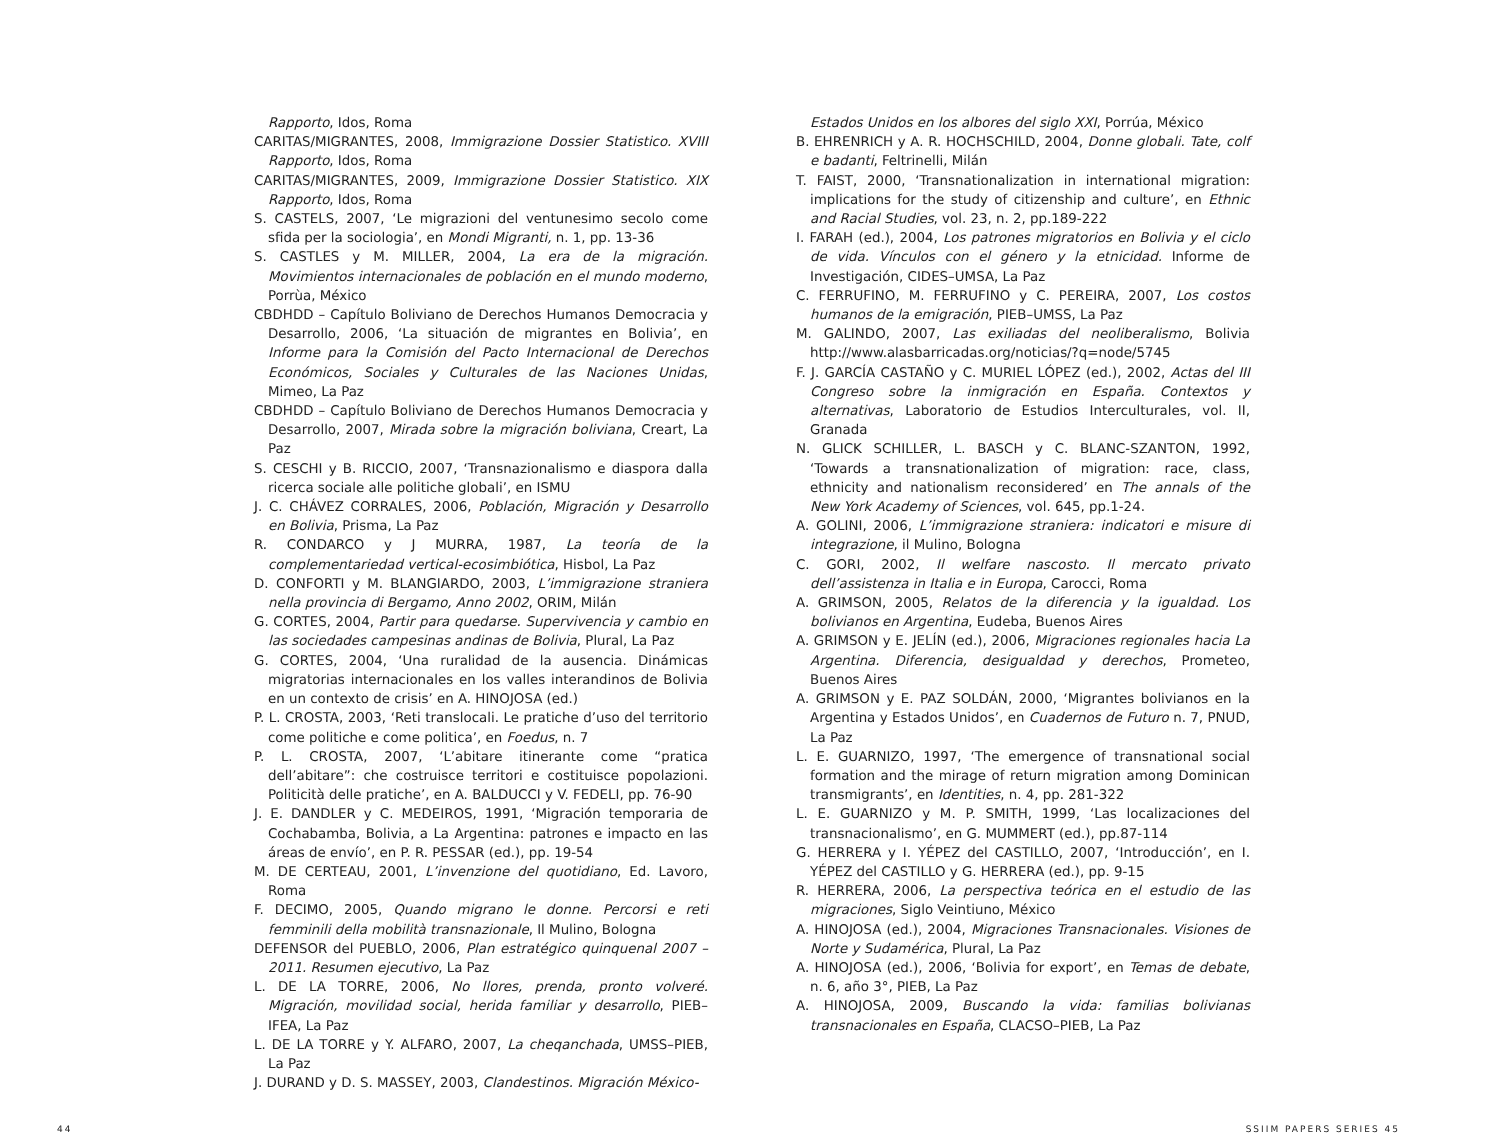Rapporto, Idos, Roma
CARITAS/MIGRANTES, 2008, Immigrazione Dossier Statistico. XVIII Rapporto, Idos, Roma
CARITAS/MIGRANTES, 2009, Immigrazione Dossier Statistico. XIX Rapporto, Idos, Roma
S. CASTELS, 2007, ‘Le migrazioni del ventunesimo secolo come sfida per la sociologia’, en Mondi Migranti, n. 1, pp. 13-36
S. CASTLES y M. MILLER, 2004, La era de la migración. Movimientos internacionales de población en el mundo moderno, Porrùa, México
CBDHDD – Capítulo Boliviano de Derechos Humanos Democracia y Desarrollo, 2006, ‘La situación de migrantes en Bolivia’, en Informe para la Comisión del Pacto Internacional de Derechos Económicos, Sociales y Culturales de las Naciones Unidas, Mimeo, La Paz
CBDHDD – Capítulo Boliviano de Derechos Humanos Democracia y Desarrollo, 2007, Mirada sobre la migración boliviana, Creart, La Paz
S. CESCHI y B. RICCIO, 2007, ‘Transnazionalismo e diaspora dalla ricerca sociale alle politiche globali’, en ISMU
J. C. CHÁVEZ CORRALES, 2006, Población, Migración y Desarrollo en Bolivia, Prisma, La Paz
R. CONDARCO y J MURRA, 1987, La teoría de la complementariedad vertical-ecosimbiótica, Hisbol, La Paz
D. CONFORTI y M. BLANGIARDO, 2003, L’immigrazione straniera nella provincia di Bergamo, Anno 2002, ORIM, Milán
G. CORTES, 2004, Partir para quedarse. Supervivencia y cambio en las sociedades campesinas andinas de Bolivia, Plural, La Paz
G. CORTES, 2004, ‘Una ruralidad de la ausencia. Dinámicas migratorias internacionales en los valles interandinos de Bolivia en un contexto de crisis’ en A. HINOJOSA (ed.)
P. L. CROSTA, 2003, ‘Reti translocali. Le pratiche d’uso del territorio come politiche e come politica’, en Foedus, n. 7
P. L. CROSTA, 2007, ‘L’abitare itinerante come “pratica dell’abitare”: che costruisce territori e costituisce popolazioni. Politicità delle pratiche’, en A. BALDUCCI y V. FEDELI, pp. 76-90
J. E. DANDLER y C. MEDEIROS, 1991, ‘Migración temporaria de Cochabamba, Bolivia, a La Argentina: patrones e impacto en las áreas de envío’, en P. R. PESSAR (ed.), pp. 19-54
M. DE CERTEAU, 2001, L’invenzione del quotidiano, Ed. Lavoro, Roma
F. DECIMO, 2005, Quando migrano le donne. Percorsi e reti femminili della mobilità transnazionale, Il Mulino, Bologna
DEFENSOR del PUEBLO, 2006, Plan estratégico quinquenal 2007 – 2011. Resumen ejecutivo, La Paz
L. DE LA TORRE, 2006, No llores, prenda, pronto volveré. Migración, movilidad social, herida familiar y desarrollo, PIEB–IFEA, La Paz
L. DE LA TORRE y Y. ALFARO, 2007, La cheqanchada, UMSS–PIEB, La Paz
J. DURAND y D. S. MASSEY, 2003, Clandestinos. Migración México-
Estados Unidos en los albores del siglo XXI, Porrúa, México
B. EHRENRICH y A. R. HOCHSCHILD, 2004, Donne globali. Tate, colf e badanti, Feltrinelli, Milán
T. FAIST, 2000, ‘Transnationalization in international migration: implications for the study of citizenship and culture’, en Ethnic and Racial Studies, vol. 23, n. 2, pp.189-222
I. FARAH (ed.), 2004, Los patrones migratorios en Bolivia y el ciclo de vida. Vínculos con el género y la etnicidad. Informe de Investigación, CIDES–UMSA, La Paz
C. FERRUFINO, M. FERRUFINO y C. PEREIRA, 2007, Los costos humanos de la emigración, PIEB–UMSS, La Paz
M. GALINDO, 2007, Las exiliadas del neoliberalismo, Bolivia http://www.alasbarricadas.org/noticias/?q=node/5745
F. J. GARCÍA CASTAÑO y C. MURIEL LÓPEZ (ed.), 2002, Actas del III Congreso sobre la inmigración en España. Contextos y alternativas, Laboratorio de Estudios Interculturales, vol. II, Granada
N. GLICK SCHILLER, L. BASCH y C. BLANC-SZANTON, 1992, ‘Towards a transnationalization of migration: race, class, ethnicity and nationalism reconsidered’ en The annals of the New York Academy of Sciences, vol. 645, pp.1-24.
A. GOLINI, 2006, L’immigrazione straniera: indicatori e misure di integrazione, il Mulino, Bologna
C. GORI, 2002, Il welfare nascosto. Il mercato privato dell’assistenza in Italia e in Europa, Carocci, Roma
A. GRIMSON, 2005, Relatos de la diferencia y la igualdad. Los bolivianos en Argentina, Eudeba, Buenos Aires
A. GRIMSON y E. JELÍN (ed.), 2006, Migraciones regionales hacia La Argentina. Diferencia, desigualdad y derechos, Prometeo, Buenos Aires
A. GRIMSON y E. PAZ SOLDÁN, 2000, ‘Migrantes bolivianos en la Argentina y Estados Unidos’, en Cuadernos de Futuro n. 7, PNUD, La Paz
L. E. GUARNIZO, 1997, ‘The emergence of transnational social formation and the mirage of return migration among Dominican transmigrants’, en Identities, n. 4, pp. 281-322
L. E. GUARNIZO y M. P. SMITH, 1999, ‘Las localizaciones del transnacionalismo’, en G. MUMMERT (ed.), pp.87-114
G. HERRERA y I. YÉPEZ del CASTILLO, 2007, ‘Introducción’, en I. YÉPEZ del CASTILLO y G. HERRERA (ed.), pp. 9-15
R. HERRERA, 2006, La perspectiva teórica en el estudio de las migraciones, Siglo Veintiuno, México
A. HINOJOSA (ed.), 2004, Migraciones Transnacionales. Visiones de Norte y Sudamérica, Plural, La Paz
A. HINOJOSA (ed.), 2006, ‘Bolivia for export’, en Temas de debate, n. 6, año 3°, PIEB, La Paz
A. HINOJOSA, 2009, Buscando la vida: familias bolivianas transnacionales en España, CLACSO–PIEB, La Paz
44 SSIIM PAPERS SERIES 45